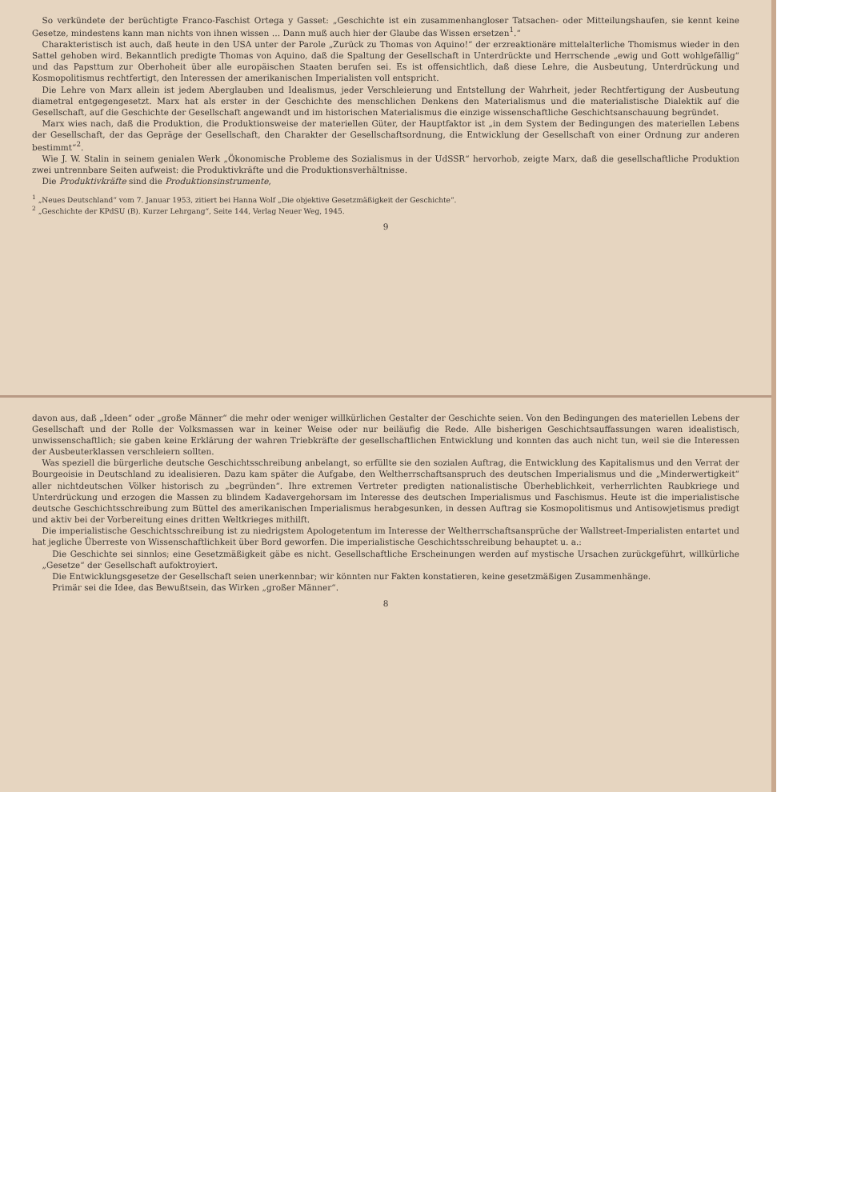davon aus, daß „Ideen“ oder „große Männer“ die mehr oder weniger willkürlichen Gestalter der Geschichte seien. Von den Bedingungen des materiellen Lebens der Gesellschaft und der Rolle der Volksmassen war in keiner Weise oder nur beiläufig die Rede. Alle bisherigen Geschichtsauffassungen waren idealistisch, unwissenschaftlich; sie gaben keine Erklärung der wahren Triebkräfte der gesellschaftlichen Entwicklung und konnten das auch nicht tun, weil sie die Interessen der Ausbeuterklassen verschleiern sollten.
Was speziell die bürgerliche deutsche Geschichtsschreibung anbelangt, so erfüllte sie den sozialen Auftrag, die Entwicklung des Kapitalismus und den Verrat der Bourgeoisie in Deutschland zu idealisieren. Dazu kam später die Aufgabe, den Weltherrschaftsanspruch des deutschen Imperialismus und die „Minderwertigkeit“ aller nichtdeutschen Völker historisch zu „begründen“. Ihre extremen Vertreter predigten nationalistische Überheblichkeit, verherrlichten Raubkriege und Unterdrückung und erzogen die Massen zu blindem Kadavergehorsam im Interesse des deutschen Imperialismus und Faschismus. Heute ist die imperialistische deutsche Geschichtsschreibung zum Büttel des amerikanischen Imperialismus herabgesunken, in dessen Auftrag sie Kosmopolitismus und Antisowjetismus predigt und aktiv bei der Vorbereitung eines dritten Weltkrieges mithilft.
Die imperialistische Geschichtsschreibung ist zu niedrigstem Apologetentum im Interesse der Weltherrschaftsansprüche der Wallstreet-Imperialisten entartet und hat jegliche Überreste von Wissenschaftlichkeit über Bord geworfen. Die imperialistische Geschichtsschreibung behauptet u. a.:
Die Geschichte sei sinnlos; eine Gesetzmäßigkeit gäbe es nicht. Gesellschaftliche Erscheinungen werden auf mystische Ursachen zurückgeführt, willkürliche „Gesetze“ der Gesellschaft aufoktroyiert.
Die Entwicklungsgesetze der Gesellschaft seien unerkennbar; wir könnten nur Fakten konstatieren, keine gesetzmäßigen Zusammenhänge.
Primär sei die Idee, das Bewußtsein, das Wirken „großer Männer“.
8
So verkündete der berüchtigte Franco-Faschist Ortega y Gasset: „Geschichte ist ein zusammenhangloser Tatsachen- oder Mitteilungshaufen, sie kennt keine Gesetze, mindestens kann man nichts von ihnen wissen … Dann muß auch hier der Glaube das Wissen ersetzen<sup>1</sup>.“
Charakteristisch ist auch, daß heute in den USA unter der Parole „Zurück zu Thomas von Aquino!“ der erzreaktionäre mittelalterliche Thomismus wieder in den Sattel gehoben wird. Bekanntlich predigte Thomas von Aquino, daß die Spaltung der Gesellschaft in Unterdrückte und Herrschende „ewig und Gott wohlgefällig“ und das Papsttum zur Oberhoheit über alle europäischen Staaten berufen sei. Es ist offensichtlich, daß diese Lehre, die Ausbeutung, Unterdrückung und Kosmopolitismus rechtfertigt, den Interessen der amerikanischen Imperialisten voll entspricht.
Die Lehre von Marx allein ist jedem Aberglauben und Idealismus, jeder Verschleierung und Entstellung der Wahrheit, jeder Rechtfertigung der Ausbeutung diametral entgegengesetzt. Marx hat als erster in der Geschichte des menschlichen Denkens den Materialismus und die materialistische Dialektik auf die Gesellschaft, auf die Geschichte der Gesellschaft angewandt und im historischen Materialismus die einzige wissenschaftliche Geschichtsanschauung begründet.
Marx wies nach, daß die Produktion, die Produktionsweise der materiellen Güter, der Hauptfaktor ist „in dem System der Bedingungen des materiellen Lebens der Gesellschaft, der das Gepräge der Gesellschaft, den Charakter der Gesellschaftsordnung, die Entwicklung der Gesellschaft von einer Ordnung zur anderen bestimmt“<sup>2</sup>.
Wie J. W. Stalin in seinem genialen Werk „Ökonomische Probleme des Sozialismus in der UdSSR“ hervorhob, zeigte Marx, daß die gesellschaftliche Produktion zwei untrennbare Seiten aufweist: die Produktivkräfte und die Produktionsverhältnisse.
Die Produktivkräfte sind die Produktionsinstrumente,
<sup>1</sup> „Neues Deutschland“ vom 7. Januar 1953, zitiert bei Hanna Wolf „Die objektive Gesetzmäßigkeit der Geschichte“.
<sup>2</sup> „Geschichte der KPdSU (B). Kurzer Lehrgang“, Seite 144, Verlag Neuer Weg, 1945.
9